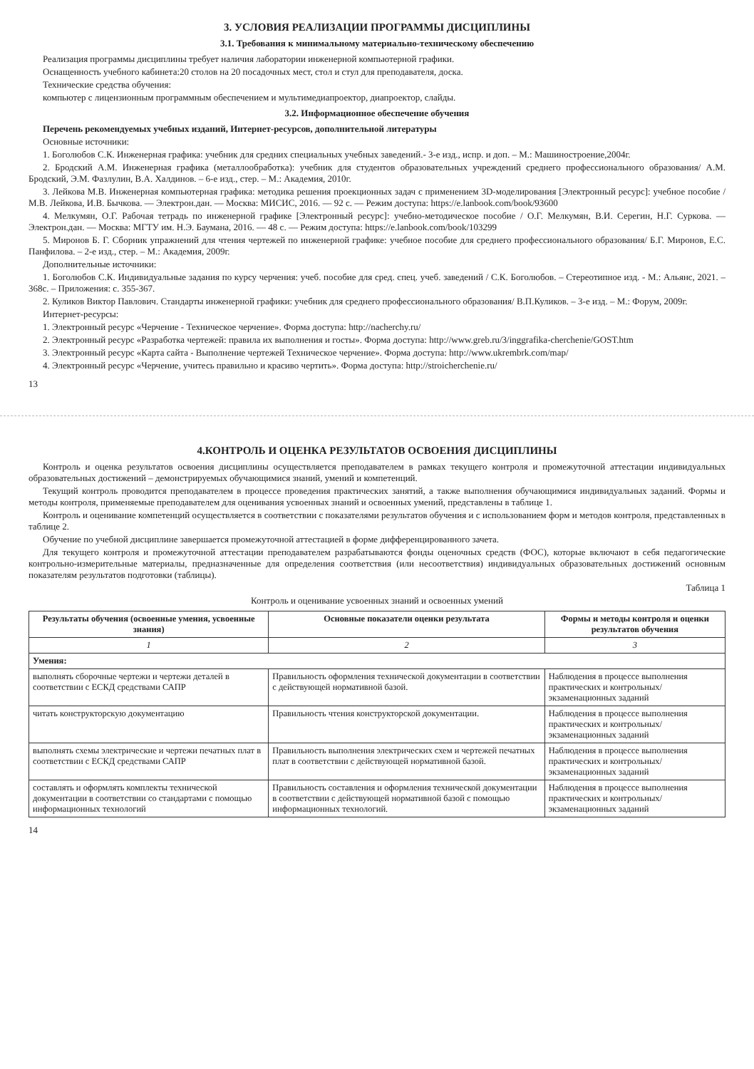3. УСЛОВИЯ РЕАЛИЗАЦИИ ПРОГРАММЫ ДИСЦИПЛИНЫ
3.1. Требования к минимальному материально-техническому обеспечению
Реализация программы дисциплины требует наличия лаборатории инженерной компьютерной графики.
Оснащенность учебного кабинета:20 столов на 20 посадочных мест, стол и стул для преподавателя, доска.
Технические средства обучения:
компьютер с лицензионным программным обеспечением и мультимедиапроектор, диапроектор, слайды.
3.2. Информационное обеспечение обучения
Перечень рекомендуемых учебных изданий, Интернет-ресурсов, дополнительной литературы
Основные источники:
1. Боголюбов С.К. Инженерная графика: учебник для средних специальных учебных заведений.- 3-е изд., испр. и доп. – М.: Машиностроение,2004г.
2. Бродский А.М. Инженерная графика (металлообработка): учебник для студентов образовательных учреждений среднего профессионального образования/ А.М. Бродский, Э.М. Фазлулин, В.А. Халдинов. – 6-е изд., стер. – М.: Академия, 2010г.
3. Лейкова М.В. Инженерная компьютерная графика: методика решения проекционных задач с применением 3D-моделирования [Электронный ресурс]: учебное пособие / М.В. Лейкова, И.В. Бычкова. — Электрон.дан. — Москва: МИСИС, 2016. — 92 с. — Режим доступа: https://e.lanbook.com/book/93600
4. Мелкумян, О.Г. Рабочая тетрадь по инженерной графике [Электронный ресурс]: учебно-методическое пособие / О.Г. Мелкумян, В.И. Серегин, Н.Г. Суркова. — Электрон.дан. — Москва: МГТУ им. Н.Э. Баумана, 2016. — 48 с. — Режим доступа: https://e.lanbook.com/book/103299
5. Миронов Б. Г. Сборник упражнений для чтения чертежей по инженерной графике: учебное пособие для среднего профессионального образования/ Б.Г. Миронов, Е.С. Панфилова. – 2-е изд., стер. – М.: Академия, 2009г.
Дополнительные источники:
1. Боголюбов С.К. Индивидуальные задания по курсу черчения: учеб. пособие для сред. спец. учеб. заведений / С.К. Боголюбов. – Стереотипное изд. - М.: Альянс, 2021. – 368с. – Приложения: с. 355-367.
2. Куликов Виктор Павлович. Стандарты инженерной графики: учебник для среднего профессионального образования/ В.П.Куликов. – 3-е изд. – М.: Форум, 2009г.
Интернет-ресурсы:
1. Электронный ресурс «Черчение - Техническое черчение». Форма доступа: http://nacherchy.ru/
2. Электронный ресурс «Разработка чертежей: правила их выполнения и госты». Форма доступа: http://www.greb.ru/3/inggrafika-cherchenie/GOST.htm
3. Электронный ресурс «Карта сайта - Выполнение чертежей Техническое черчение». Форма доступа: http://www.ukrembrk.com/map/
4. Электронный ресурс «Черчение, учитесь правильно и красиво чертить». Форма доступа: http://stroicherchenie.ru/
13
4.КОНТРОЛЬ И ОЦЕНКА РЕЗУЛЬТАТОВ ОСВОЕНИЯ ДИСЦИПЛИНЫ
Контроль и оценка результатов освоения дисциплины осуществляется преподавателем в рамках текущего контроля и промежуточной аттестации индивидуальных образовательных достижений – демонстрируемых обучающимися знаний, умений и компетенций.
Текущий контроль проводится преподавателем в процессе проведения практических занятий, а также выполнения обучающимися индивидуальных заданий. Формы и методы контроля, применяемые преподавателем для оценивания усвоенных знаний и освоенных умений, представлены в таблице 1.
Контроль и оценивание компетенций осуществляется в соответствии с показателями результатов обучения и с использованием форм и методов контроля, представленных в таблице 2.
Обучение по учебной дисциплине завершается промежуточной аттестацией в форме дифференцированного зачета.
Для текущего контроля и промежуточной аттестации преподавателем разрабатываются фонды оценочных средств (ФОС), которые включают в себя педагогические контрольно-измерительные материалы, предназначенные для определения соответствия (или несоответствия) индивидуальных образовательных достижений основным показателям результатов подготовки (таблицы).
Таблица 1
Контроль и оценивание усвоенных знаний и освоенных умений
| Результаты обучения (освоенные умения, усвоенные знания) | Основные показатели оценки результата | Формы и методы контроля и оценки результатов обучения |
| --- | --- | --- |
| 1 | 2 | 3 |
| Умения: | | |
| выполнять сборочные чертежи и чертежи деталей в соответствии с ЕСКД средствами САПР | Правильность оформления технической документации в соответствии с действующей нормативной базой. | Наблюдения в процессе выполнения практических и контрольных/ экзаменационных заданий |
| читать конструкторскую документацию | Правильность чтения конструкторской документации. | Наблюдения в процессе выполнения практических и контрольных/ экзаменационных заданий |
| выполнять схемы электрические и чертежи печатных плат в соответствии с ЕСКД средствами САПР | Правильность выполнения электрических схем и чертежей печатных плат в соответствии с действующей нормативной базой. | Наблюдения в процессе выполнения практических и контрольных/ экзаменационных заданий |
| составлять и оформлять комплекты технической документации в соответствии со стандартами с помощью информационных технологий | Правильность составления и оформления технической документации в соответствии с действующей нормативной базой с помощью информационных технологий. | Наблюдения в процессе выполнения практических и контрольных/ экзаменационных заданий |
14